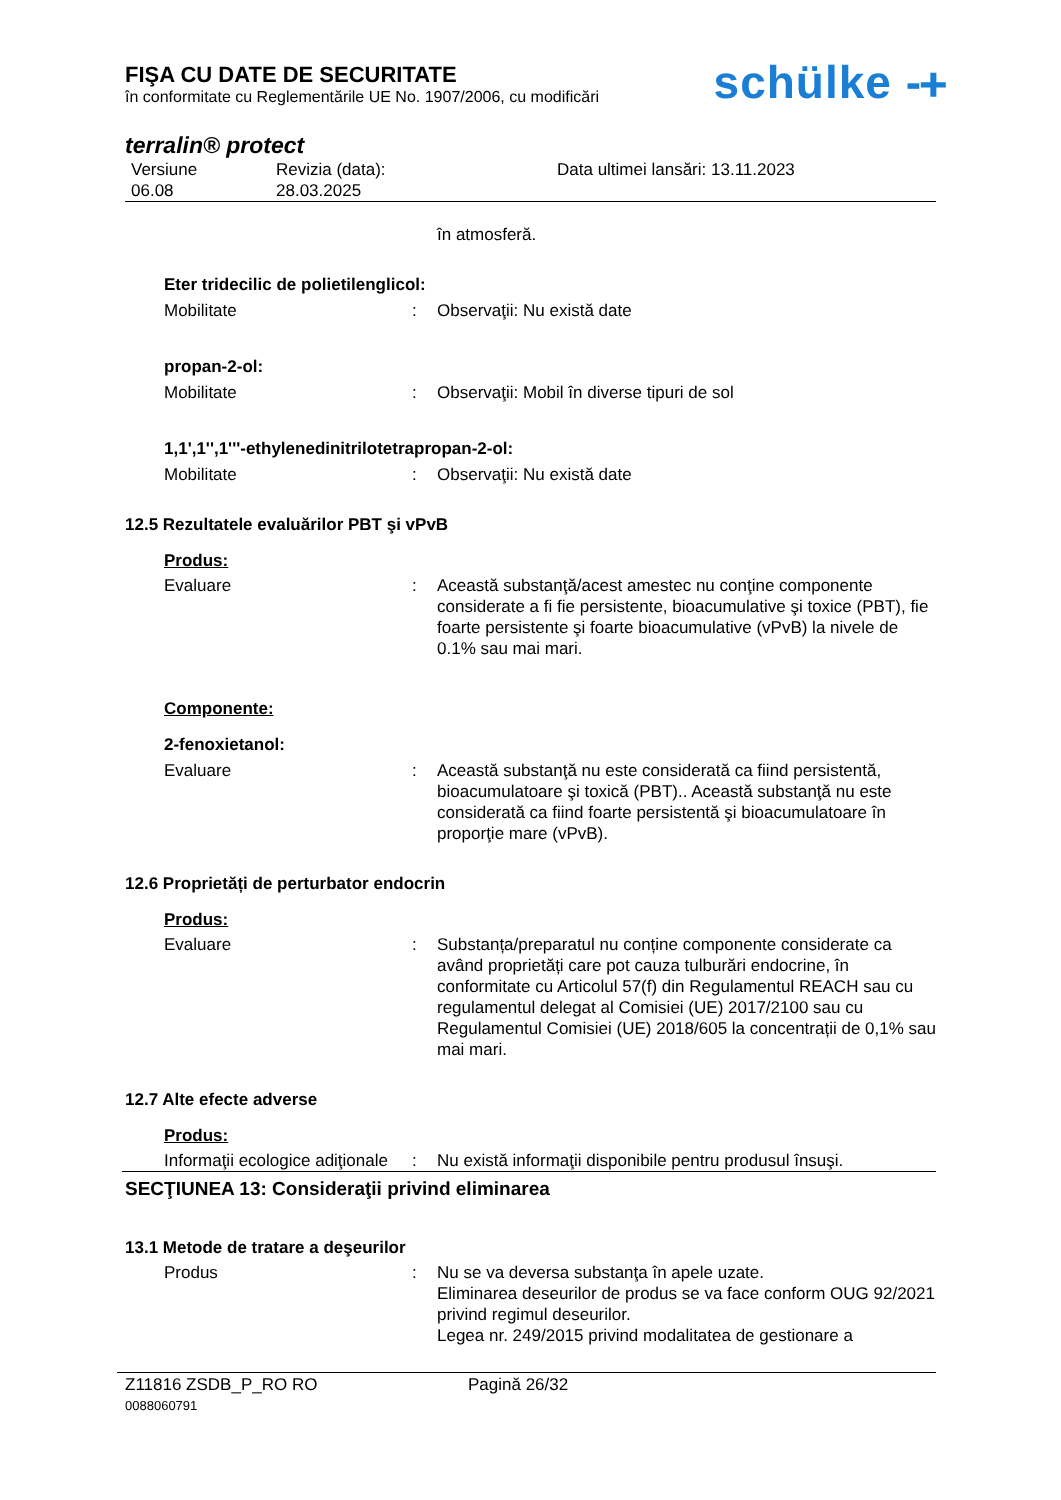FIŞA CU DATE DE SECURITATE
în conformitate cu Reglementările UE No. 1907/2006, cu modificări
schülke -ᚐ
terralin® protect
Versiune
06.08
Revizia (data):
28.03.2025
Data ultimei lansări: 13.11.2023
în atmosferă.
Eter tridecilic de polietilenglicol:
Mobilitate : Observaţii: Nu există date
propan-2-ol:
Mobilitate : Observaţii: Mobil în diverse tipuri de sol
1,1',1'',1'''-ethylenedinitrilotetrapropan-2-ol:
Mobilitate : Observaţii: Nu există date
12.5 Rezultatele evaluărilor PBT şi vPvB
Produs:
Evaluare : Această substanţă/acest amestec nu conţine componente considerate a fi fie persistente, bioacumulative şi toxice (PBT), fie foarte persistente şi foarte bioacumulative (vPvB) la nivele de 0.1% sau mai mari.
Componente:
2-fenoxietanol:
Evaluare : Această substanţă nu este considerată ca fiind persistentă, bioacumulatoare şi toxică (PBT).. Această substanţă nu este considerată ca fiind foarte persistentă şi bioacumulatoare în proporţie mare (vPvB).
12.6 Proprietăți de perturbator endocrin
Produs:
Evaluare : Substanța/preparatul nu conține componente considerate ca având proprietăți care pot cauza tulburări endocrine, în conformitate cu Articolul 57(f) din Regulamentul REACH sau cu regulamentul delegat al Comisiei (UE) 2017/2100 sau cu Regulamentul Comisiei (UE) 2018/605 la concentrații de 0,1% sau mai mari.
12.7 Alte efecte adverse
Produs:
Informaţii ecologice adiţionale
: Nu există informaţii disponibile pentru produsul însuşi.
SECŢIUNEA 13: Consideraţii privind eliminarea
13.1 Metode de tratare a deşeurilor
Produs : Nu se va deversa substanţa în apele uzate.
Eliminarea deseurilor de produs se va face conform OUG 92/2021 privind regimul deseurilor.
Legea nr. 249/2015 privind modalitatea de gestionare a
Z11816 ZSDB_P_RO RO
0088060791
Pagină 26/32